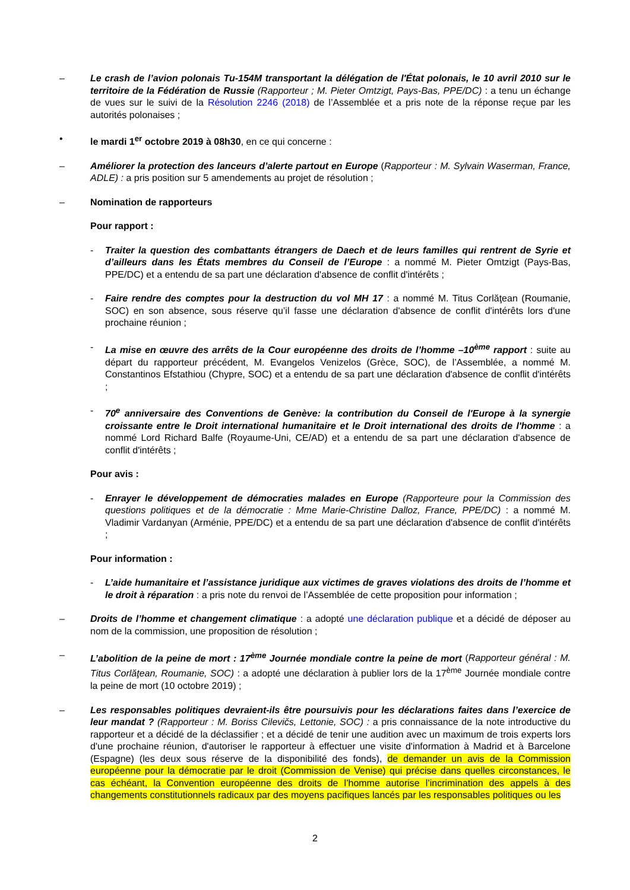– Le crash de l’avion polonais Tu-154M transportant la délégation de l'État polonais, le 10 avril 2010 sur le territoire de la Fédération de Russie (Rapporteur ; M. Pieter Omtzigt, Pays-Bas, PPE/DC) : a tenu un échange de vues sur le suivi de la Résolution 2246 (2018) de l’Assemblée et a pris note de la réponse reçue par les autorités polonaises ;
• le mardi 1<sup>er</sup> octobre 2019 à 08h30, en ce qui concerne :
– Améliorer la protection des lanceurs d’alerte partout en Europe (Rapporteur : M. Sylvain Waserman, France, ADLE) : a pris position sur 5 amendements au projet de résolution ;
– Nomination de rapporteurs
Pour rapport :
- Traiter la question des combattants étrangers de Daech et de leurs familles qui rentrent de Syrie et d’ailleurs dans les États membres du Conseil de l’Europe : a nommé M. Pieter Omtzigt (Pays-Bas, PPE/DC) et a entendu de sa part une déclaration d'absence de conflit d'intérêts ;
- Faire rendre des comptes pour la destruction du vol MH 17 : a nommé M. Titus Corlăţean (Roumanie, SOC) en son absence, sous réserve qu’il fasse une déclaration d'absence de conflit d'intérêts lors d'une prochaine réunion ;
- La mise en œuvre des arrêts de la Cour européenne des droits de l’homme –10<sup>ème</sup> rapport : suite au départ du rapporteur précédent, M. Evangelos Venizelos (Grèce, SOC), de l’Assemblée, a nommé M. Constantinos Efstathiou (Chypre, SOC) et a entendu de sa part une déclaration d'absence de conflit d'intérêts ;
- 70<sup>e</sup> anniversaire des Conventions de Genève: la contribution du Conseil de l'Europe à la synergie croissante entre le Droit international humanitaire et le Droit international des droits de l'homme : a nommé Lord Richard Balfe (Royaume-Uni, CE/AD) et a entendu de sa part une déclaration d'absence de conflit d'intérêts ;
Pour avis :
- Enrayer le développement de démocraties malades en Europe (Rapporteure pour la Commission des questions politiques et de la démocratie : Mme Marie-Christine Dalloz, France, PPE/DC) : a nommé M. Vladimir Vardanyan (Arménie, PPE/DC) et a entendu de sa part une déclaration d'absence de conflit d'intérêts ;
Pour information :
- L’aide humanitaire et l’assistance juridique aux victimes de graves violations des droits de l’homme et le droit à réparation : a pris note du renvoi de l’Assemblée de cette proposition pour information ;
– Droits de l’homme et changement climatique : a adopté une déclaration publique et a décidé de déposer au nom de la commission, une proposition de résolution ;
– L’abolition de la peine de mort : 17<sup>ème</sup> Journée mondiale contre la peine de mort (Rapporteur général : M. Titus Corlăţean, Roumanie, SOC) : a adopté une déclaration à publier lors de la 17<sup>ème</sup> Journée mondiale contre la peine de mort (10 octobre 2019) ;
– Les responsables politiques devraient-ils être poursuivis pour les déclarations faites dans l’exercice de leur mandat ? (Rapporteur : M. Boriss Cilevičs, Lettonie, SOC) : a pris connaissance de la note introductive du rapporteur et a décidé de la déclassifier ; et a décidé de tenir une audition avec un maximum de trois experts lors d'une prochaine réunion, d'autoriser le rapporteur à effectuer une visite d'information à Madrid et à Barcelone (Espagne) (les deux sous réserve de la disponibilité des fonds), de demander un avis de la Commission européenne pour la démocratie par le droit (Commission de Venise) qui précise dans quelles circonstances, le cas échéant, la Convention européenne des droits de l’homme autorise l’incrimination des appels à des changements constitutionnels radicaux par des moyens pacifiques lancés par les responsables politiques ou les
2